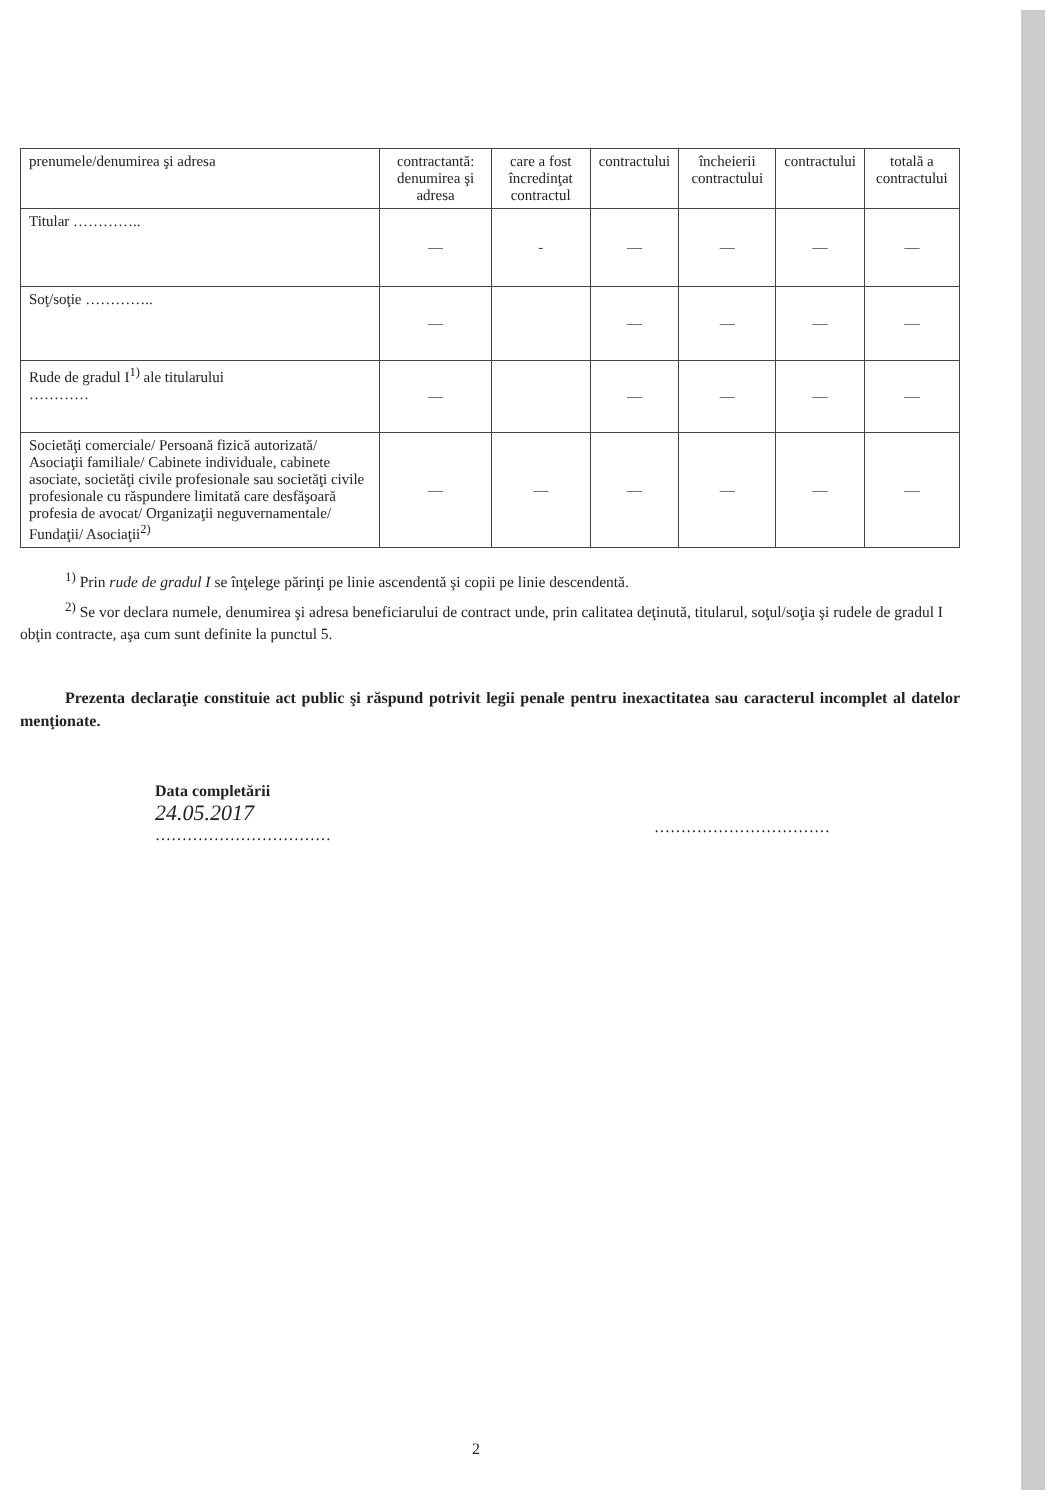| prenumele/denumirea şi adresa | contractantă: denumirea şi adresa | care a fost încredinţat contractul | contractului | încheierii contractului | contractului | totală a contractului |
| Titular ………….. | — | - | — | — | — | — |
| Soţ/soţie ………….. | — | | — | — | — | — |
| Rude de gradul I<sup>1)</sup> ale titularului ………… | — | | — | — | — | — |
| Societăţi comerciale/ Persoană fizică autorizată/ Asociaţii familiale/ Cabinete individuale, cabinete asociate, societăţi civile profesionale sau societăţi civile profesionale cu răspundere limitată care desfăşoară profesia de avocat/ Organizaţii neguvernamentale/ Fundaţii/ Asociaţii<sup>2)</sup> | — | — | — | — | — | — |
<sup>1)</sup> Prin rude de gradul I se înţelege părinţi pe linie ascendentă şi copii pe linie descendentă.
<sup>2)</sup> Se vor declara numele, denumirea şi adresa beneficiarului de contract unde, prin calitatea deţinută, titularul, soţul/soţia şi rudele de gradul I obţin contracte, aşa cum sunt definite la punctul 5.
Prezenta declaraţie constituie act public şi răspund potrivit legii penale pentru inexactitatea sau caracterul incomplet al datelor menţionate.
Data completării
24.05.2017
……………………………
……………………………
2